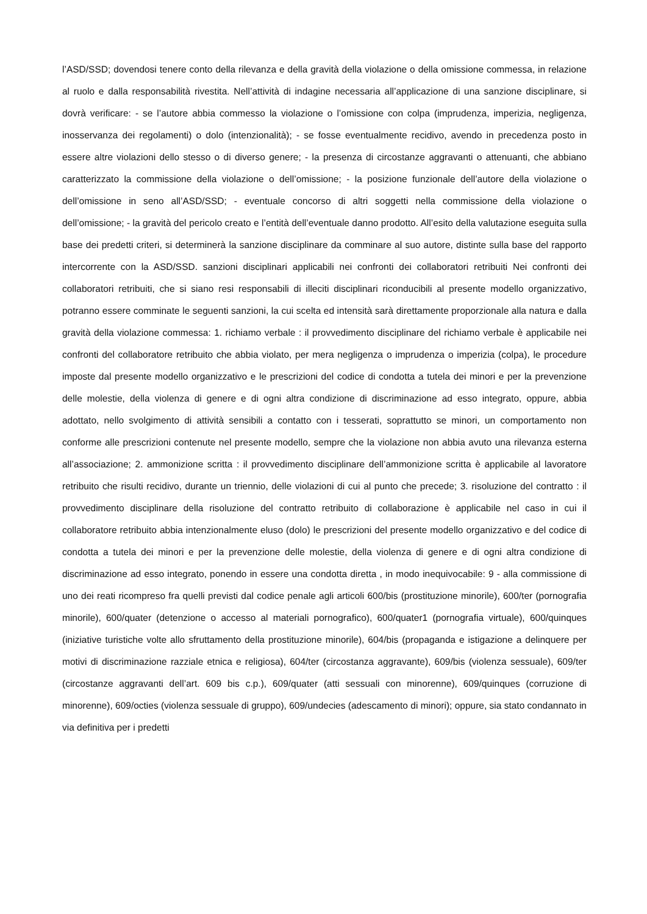l’ASD/SSD; dovendosi tenere conto della rilevanza e della gravità della violazione o della omissione commessa, in relazione al ruolo e dalla responsabilità rivestita. Nell’attività di indagine necessaria all’applicazione di una sanzione disciplinare, si dovrà verificare: - se l’autore abbia commesso la violazione o l’omissione con colpa (imprudenza, imperizia, negligenza, inosservanza dei regolamenti) o dolo (intenzionalità); - se fosse eventualmente recidivo, avendo in precedenza posto in essere altre violazioni dello stesso o di diverso genere; - la presenza di circostanze aggravanti o attenuanti, che abbiano caratterizzato la commissione della violazione o dell’omissione; - la posizione funzionale dell’autore della violazione o dell’omissione in seno all’ASD/SSD; - eventuale concorso di altri soggetti nella commissione della violazione o dell’omissione; - la gravità del pericolo creato e l’entità dell’eventuale danno prodotto. All’esito della valutazione eseguita sulla base dei predetti criteri, si determinerà la sanzione disciplinare da comminare al suo autore, distinte sulla base del rapporto intercorrente con la ASD/SSD. sanzioni disciplinari applicabili nei confronti dei collaboratori retribuiti Nei confronti dei collaboratori retribuiti, che si siano resi responsabili di illeciti disciplinari riconducibili al presente modello organizzativo, potranno essere comminate le seguenti sanzioni, la cui scelta ed intensità sarà direttamente proporzionale alla natura e dalla gravità della violazione commessa: 1. richiamo verbale : il provvedimento disciplinare del richiamo verbale è applicabile nei confronti del collaboratore retribuito che abbia violato, per mera negligenza o imprudenza o imperizia (colpa), le procedure imposte dal presente modello organizzativo e le prescrizioni del codice di condotta a tutela dei minori e per la prevenzione delle molestie, della violenza di genere e di ogni altra condizione di discriminazione ad esso integrato, oppure, abbia adottato, nello svolgimento di attività sensibili a contatto con i tesserati, soprattutto se minori, un comportamento non conforme alle prescrizioni contenute nel presente modello, sempre che la violazione non abbia avuto una rilevanza esterna all’associazione; 2. ammonizione scritta : il provvedimento disciplinare dell’ammonizione scritta è applicabile al lavoratore retribuito che risulti recidivo, durante un triennio, delle violazioni di cui al punto che precede; 3. risoluzione del contratto : il provvedimento disciplinare della risoluzione del contratto retribuito di collaborazione è applicabile nel caso in cui il collaboratore retribuito abbia intenzionalmente eluso (dolo) le prescrizioni del presente modello organizzativo e del codice di condotta a tutela dei minori e per la prevenzione delle molestie, della violenza di genere e di ogni altra condizione di discriminazione ad esso integrato, ponendo in essere una condotta diretta , in modo inequivocabile: 9 - alla commissione di uno dei reati ricompreso fra quelli previsti dal codice penale agli articoli 600/bis (prostituzione minorile), 600/ter (pornografia minorile), 600/quater (detenzione o accesso al materiali pornografico), 600/quater1 (pornografia virtuale), 600/quinques (iniziative turistiche volte allo sfruttamento della prostituzione minorile), 604/bis (propaganda e istigazione a delinquere per motivi di discriminazione razziale etnica e religiosa), 604/ter (circostanza aggravante), 609/bis (violenza sessuale), 609/ter (circostanze aggravanti dell’art. 609 bis c.p.), 609/quater (atti sessuali con minorenne), 609/quinques (corruzione di minorenne), 609/octies (violenza sessuale di gruppo), 609/undecies (adescamento di minori); oppure, sia stato condannato in via definitiva per i predetti